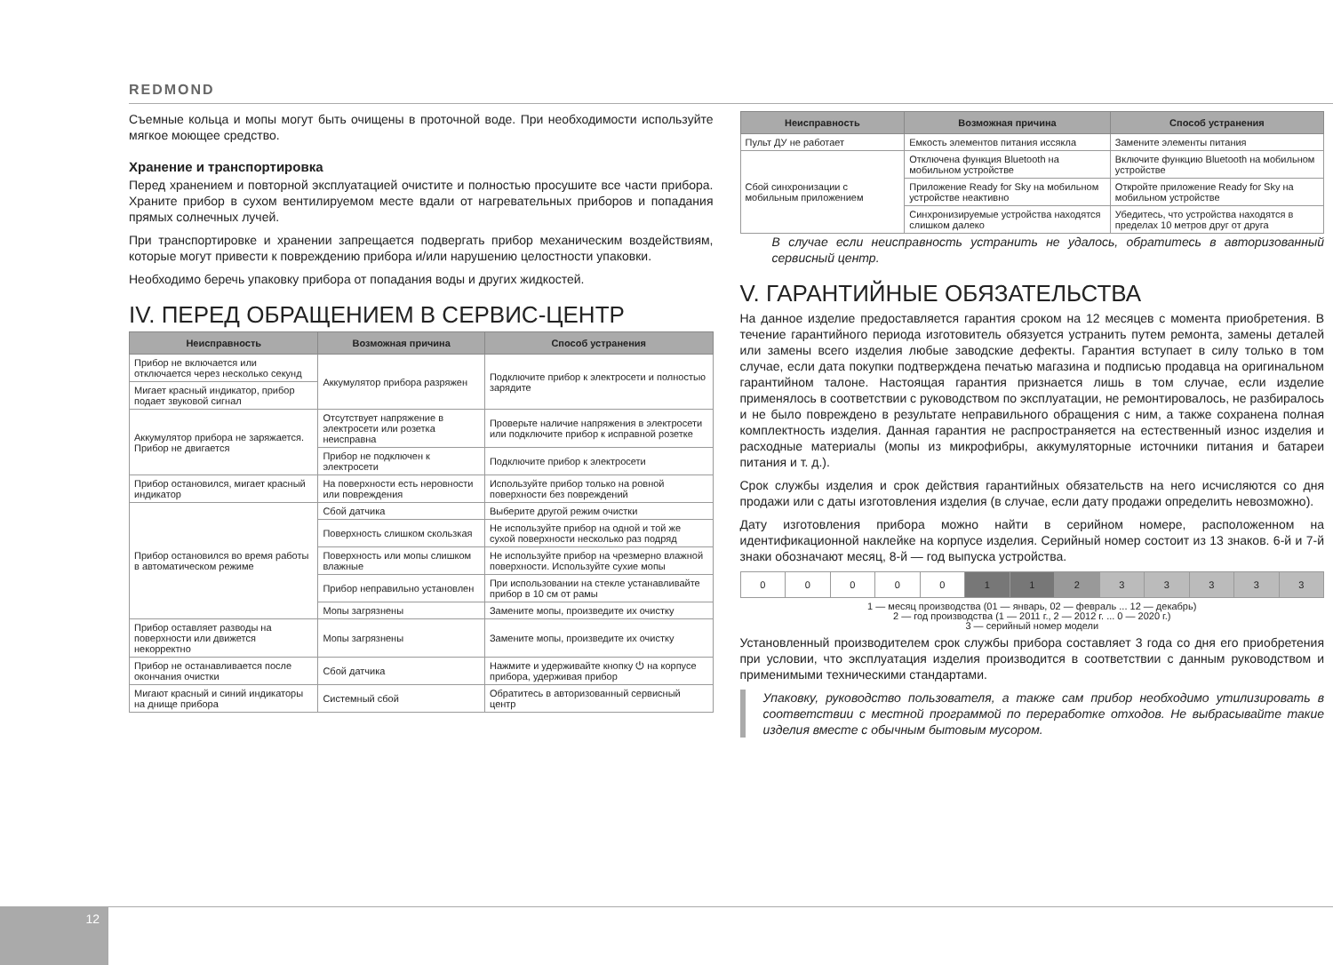REDMOND
Съемные кольца и мопы могут быть очищены в проточной воде. При необходимости используйте мягкое моющее средство.
Хранение и транспортировка
Перед хранением и повторной эксплуатацией очистите и полностью просушите все части прибора. Храните прибор в сухом вентилируемом месте вдали от нагревательных приборов и попадания прямых солнечных лучей.
При транспортировке и хранении запрещается подвергать прибор механическим воздействиям, которые могут привести к повреждению прибора и/или нарушению целостности упаковки.
Необходимо беречь упаковку прибора от попадания воды и других жидкостей.
IV. ПЕРЕД ОБРАЩЕНИЕМ В СЕРВИС-ЦЕНТР
| Неисправность | Возможная причина | Способ устранения |
| --- | --- | --- |
| Прибор не включается или отключается через несколько секунд | Аккумулятор прибора разряжен | Подключите прибор к электросети и полностью зарядите |
| Мигает красный индикатор, прибор подает звуковой сигнал | | |
| Аккумулятор прибора не заряжается. Прибор не двигается | Отсутствует напряжение в электросети или розетка неисправна | Проверьте наличие напряжения в электросети или подключите прибор к исправной розетке |
| | Прибор не подключен к электросети | Подключите прибор к электросети |
| Прибор остановился, мигает красный индикатор | На поверхности есть неровности или повреждения | Используйте прибор только на ровной поверхности без повреждений |
| Прибор остановился во время работы в автоматическом режиме | Сбой датчика | Выберите другой режим очистки |
| | Поверхность слишком скользкая | Не используйте прибор на одной и той же сухой поверхности несколько раз подряд |
| | Поверхность или мопы слишком влажные | Не используйте прибор на чрезмерно влажной поверхности. Используйте сухие мопы |
| | Прибор неправильно установлен | При использовании на стекле устанавливайте прибор в 10 см от рамы |
| | Мопы загрязнены | Замените мопы, произведите их очистку |
| Прибор оставляет разводы на поверхности или движется некорректно | Мопы загрязнены | Замените мопы, произведите их очистку |
| Прибор не останавливается после окончания очистки | Сбой датчика | Нажмите и удерживайте кнопку ⏻ на корпусе прибора, удерживая прибор |
| Мигают красный и синий индикаторы на днище прибора | Системный сбой | Обратитесь в авторизованный сервисный центр |
| Неисправность | Возможная причина | Способ устранения |
| --- | --- | --- |
| Пульт ДУ не работает | Емкость элементов питания иссякла | Замените элементы питания |
| Сбой синхронизации с мобильным приложением | Отключена функция Bluetooth на мобильном устройстве | Включите функцию Bluetooth на мобильном устройстве |
| | Приложение Ready for Sky на мобильном устройстве неактивно | Откройте приложение Ready for Sky на мобильном устройстве |
| | Синхронизируемые устройства находятся слишком далеко | Убедитесь, что устройства находятся в пределах 10 метров друг от друга |
В случае если неисправность устранить не удалось, обратитесь в авторизованный сервисный центр.
V. ГАРАНТИЙНЫЕ ОБЯЗАТЕЛЬСТВА
На данное изделие предоставляется гарантия сроком на 12 месяцев с момента приобретения. В течение гарантийного периода изготовитель обязуется устранить путем ремонта, замены деталей или замены всего изделия любые заводские дефекты. Гарантия вступает в силу только в том случае, если дата покупки подтверждена печатью магазина и подписью продавца на оригинальном гарантийном талоне. Настоящая гарантия признается лишь в том случае, если изделие применялось в соответствии с руководством по эксплуатации, не ремонтировалось, не разбиралось и не было повреждено в результате неправильного обращения с ним, а также сохранена полная комплектность изделия. Данная гарантия не распространяется на естественный износ изделия и расходные материалы (мопы из микрофибры, аккумуляторные источники питания и батареи питания и т. д.).
Срок службы изделия и срок действия гарантийных обязательств на него исчисляются со дня продажи или с даты изготовления изделия (в случае, если дату продажи определить невозможно).
Дату изготовления прибора можно найти в серийном номере, расположенном на идентификационной наклейке на корпусе изделия. Серийный номер состоит из 13 знаков. 6-й и 7-й знаки обозначают месяц, 8-й — год выпуска устройства.
| 0 | 0 | 0 | 0 | 0 | 1 | 1 | 2 | 3 | 3 | 3 | 3 | 3 |
1 — месяц производства (01 — январь, 02 — февраль ... 12 — декабрь)
2 — год производства (1 — 2011 г., 2 — 2012 г. ... 0 — 2020 г.)
3 — серийный номер модели
Установленный производителем срок службы прибора составляет 3 года со дня его приобретения при условии, что эксплуатация изделия производится в соответствии с данным руководством и применимыми техническими стандартами.
Упаковку, руководство пользователя, а также сам прибор необходимо утилизировать в соответствии с местной программой по переработке отходов. Не выбрасывайте такие изделия вместе с обычным бытовым мусором.
12